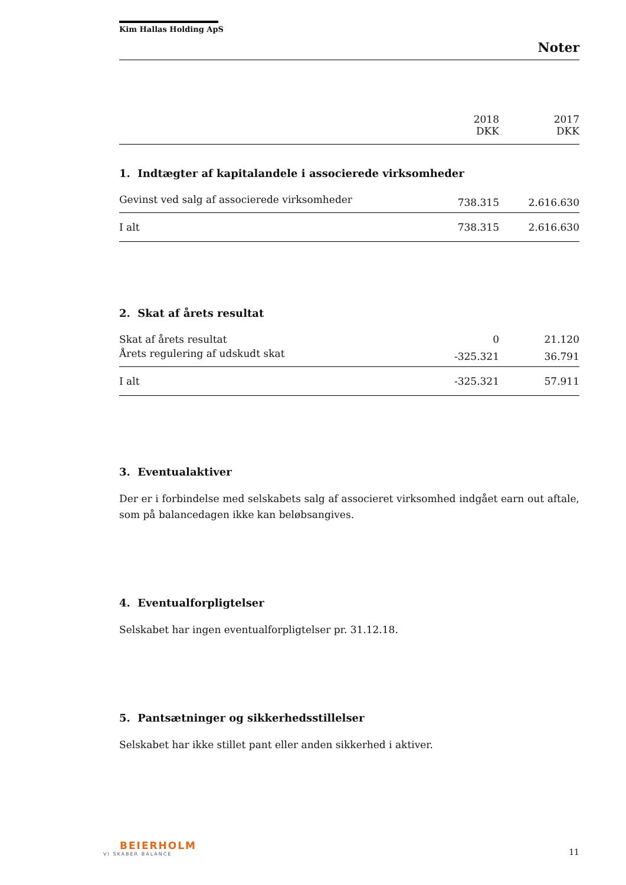Kim Hallas Holding ApS
Noter
| | 2018 DKK | 2017 DKK |
| --- | --- | --- |
1. Indtægter af kapitalandele i associerede virksomheder
| Gevinst ved salg af associerede virksomheder | 738.315 | 2.616.630 |
| I alt | 738.315 | 2.616.630 |
2. Skat af årets resultat
| Skat af årets resultat | 0 | 21.120 |
| Årets regulering af udskudt skat | -325.321 | 36.791 |
| I alt | -325.321 | 57.911 |
3. Eventualaktiver
Der er i forbindelse med selskabets salg af associeret virksomhed indgået earn out aftale, som på balancedagen ikke kan beløbsangives.
4. Eventualforpligtelser
Selskabet har ingen eventualforpligtelser pr. 31.12.18.
5. Pantsætninger og sikkerhedsstillelser
Selskabet har ikke stillet pant eller anden sikkerhed i aktiver.
BEIERHOLM
VI SKABER BALANCE
11